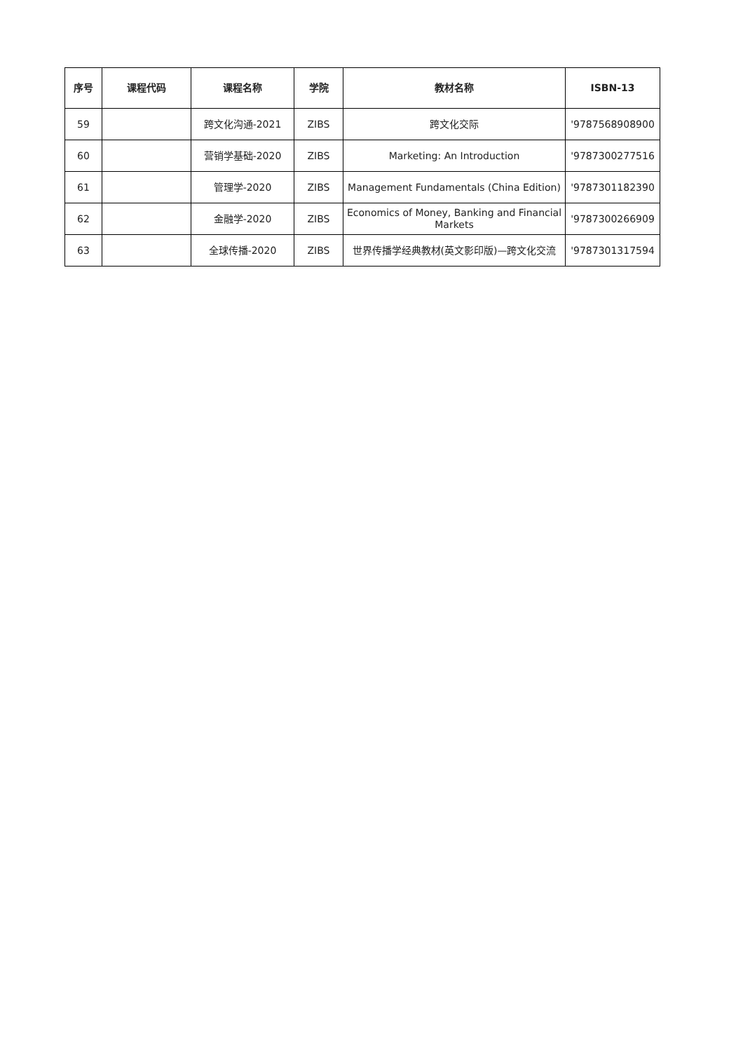| 序号 | 课程代码 | 课程名称 | 学院 | 教材名称 | ISBN-13 |
| --- | --- | --- | --- | --- | --- |
| 59 | | 跨文化沟通-2021 | ZIBS | 跨文化交际 | '9787568908900 |
| 60 | | 营销学基础-2020 | ZIBS | Marketing: An Introduction | '9787300277516 |
| 61 | | 管理学-2020 | ZIBS | Management Fundamentals (China Edition) | '9787301182390 |
| 62 | | 金融学-2020 | ZIBS | Economics of Money, Banking and Financial Markets | '9787300266909 |
| 63 | | 全球传播-2020 | ZIBS | 世界传播学经典教材(英文影印版)—跨文化交流 | '9787301317594 |